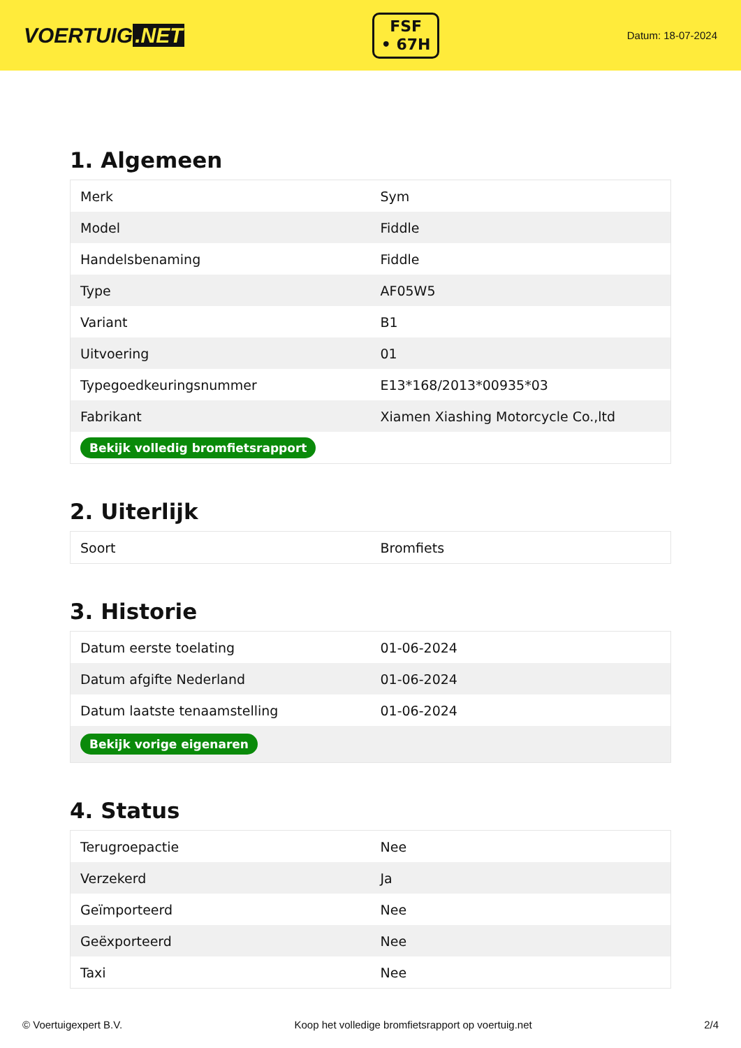VOERTUIG.NET
FSF
• 67H
Datum: 18-07-2024
1. Algemeen
| Merk | Sym |
| Model | Fiddle |
| Handelsbenaming | Fiddle |
| Type | AF05W5 |
| Variant | B1 |
| Uitvoering | 01 |
| Typegoedkeuringsnummer | E13*168/2013*00935*03 |
| Fabrikant | Xiamen Xiashing Motorcycle Co.,ltd |
| Bekijk volledig bromfietsrapport | |
2. Uiterlijk
| Soort | Bromfiets |
3. Historie
| Datum eerste toelating | 01-06-2024 |
| Datum afgifte Nederland | 01-06-2024 |
| Datum laatste tenaamstelling | 01-06-2024 |
| Bekijk vorige eigenaren | |
4. Status
| Terugroepactie | Nee |
| Verzekerd | Ja |
| Geïmporteerd | Nee |
| Geëxporteerd | Nee |
| Taxi | Nee |
© Voertuigexpert B.V. Koop het volledige bromfietsrapport op voertuig.net 2/4